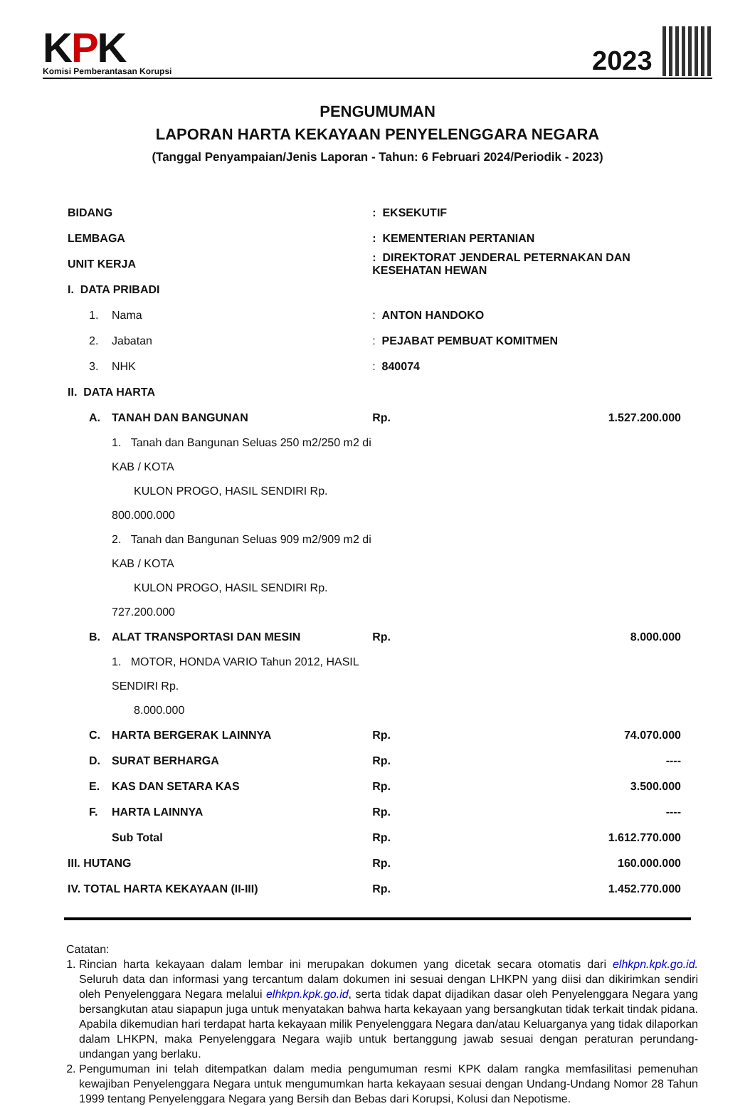KPK
Komisi Pemberantasan Korupsi
2023
PENGUMUMAN
LAPORAN HARTA KEKAYAAN PENYELENGGARA NEGARA
(Tanggal Penyampaian/Jenis Laporan - Tahun: 6 Februari 2024/Periodik - 2023)
| BIDANG | | | : EKSEKUTIF | | |
| LEMBAGA | | | : KEMENTERIAN PERTANIAN | | |
| UNIT KERJA | | | : DIREKTORAT JENDERAL PETERNAKAN DAN KESEHATAN HEWAN | | |
| I. DATA PRIBADI | | | | | |
| | 1. | Nama | : ANTON HANDOKO | | |
| | 2. | Jabatan | : PEJABAT PEMBUAT KOMITMEN | | |
| | 3. | NHK | : 840074 | | |
| II. DATA HARTA | | | | | |
| | A. | TANAH DAN BANGUNAN | | Rp. | 1.527.200.000 |
| | | 1. Tanah dan Bangunan Seluas 250 m2/250 m2 di KAB / KOTA KULON PROGO, HASIL SENDIRI Rp. 800.000.000 | | | |
| | | 2. Tanah dan Bangunan Seluas 909 m2/909 m2 di KAB / KOTA KULON PROGO, HASIL SENDIRI Rp. 727.200.000 | | | |
| | B. | ALAT TRANSPORTASI DAN MESIN | | Rp. | 8.000.000 |
| | | 1. MOTOR, HONDA VARIO Tahun 2012, HASIL SENDIRI Rp. 8.000.000 | | | |
| | C. | HARTA BERGERAK LAINNYA | | Rp. | 74.070.000 |
| | D. | SURAT BERHARGA | | Rp. | ---- |
| | E. | KAS DAN SETARA KAS | | Rp. | 3.500.000 |
| | F. | HARTA LAINNYA | | Rp. | ---- |
| | | Sub Total | | Rp. | 1.612.770.000 |
| III. HUTANG | | | | Rp. | 160.000.000 |
| IV. TOTAL HARTA KEKAYAAN (II-III) | | | | Rp. | 1.452.770.000 |
Catatan:
1. Rincian harta kekayaan dalam lembar ini merupakan dokumen yang dicetak secara otomatis dari elhkpn.kpk.go.id. Seluruh data dan informasi yang tercantum dalam dokumen ini sesuai dengan LHKPN yang diisi dan dikirimkan sendiri oleh Penyelenggara Negara melalui elhkpn.kpk.go.id, serta tidak dapat dijadikan dasar oleh Penyelenggara Negara yang bersangkutan atau siapapun juga untuk menyatakan bahwa harta kekayaan yang bersangkutan tidak terkait tindak pidana. Apabila dikemudian hari terdapat harta kekayaan milik Penyelenggara Negara dan/atau Keluarganya yang tidak dilaporkan dalam LHKPN, maka Penyelenggara Negara wajib untuk bertanggung jawab sesuai dengan peraturan perundang-undangan yang berlaku.
2. Pengumuman ini telah ditempatkan dalam media pengumuman resmi KPK dalam rangka memfasilitasi pemenuhan kewajiban Penyelenggara Negara untuk mengumumkan harta kekayaan sesuai dengan Undang-Undang Nomor 28 Tahun 1999 tentang Penyelenggara Negara yang Bersih dan Bebas dari Korupsi, Kolusi dan Nepotisme.